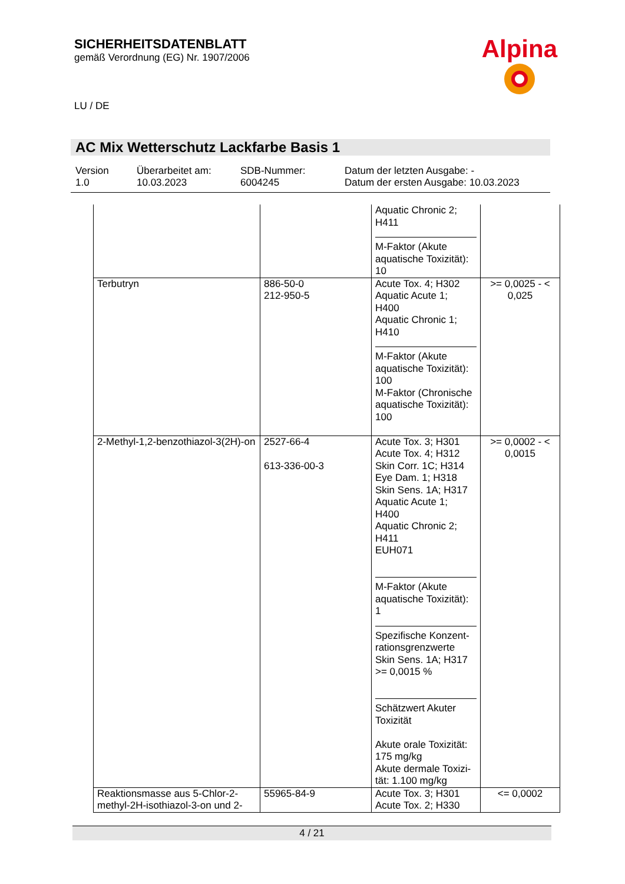SICHERHEITSDATENBLATT
gemäß Verordnung (EG) Nr. 1907/2006
Alpina
LU / DE
AC Mix Wetterschutz Lackfarbe Basis 1
Version
1.0
Überarbeitet am:
10.03.2023
SDB-Nummer:
6004245
Datum der letzten Ausgabe: -
Datum der ersten Ausgabe: 10.03.2023
| | | Aquatic Chronic 2; H411 M-Faktor (Akute aquatische Toxizität): 10 | |
| Terbutryn | 886-50-0 212-950-5 | Acute Tox. 4; H302 Aquatic Acute 1; H400 Aquatic Chronic 1; H410 M-Faktor (Akute aquatische Toxizität): 100 M-Faktor (Chronische aquatische Toxizität): 100 | >= 0,0025 - < 0,025 |
| 2-Methyl-1,2-benzothiazol-3(2H)-on | 2527-66-4 613-336-00-3 | Acute Tox. 3; H301 Acute Tox. 4; H312 Skin Corr. 1C; H314 Eye Dam. 1; H318 Skin Sens. 1A; H317 Aquatic Acute 1; H400 Aquatic Chronic 2; H411 EUH071 M-Faktor (Akute aquatische Toxizität): 1 Spezifische Konzent-rationsgrenzwerte Skin Sens. 1A; H317 >= 0,0015 % Schätzwert Akuter Toxizität Akute orale Toxizität: 175 mg/kg Akute dermale Toxizi-tät: 1.100 mg/kg | >= 0,0002 - < 0,0015 |
| Reaktionsmasse aus 5-Chlor-2-methyl-2H-isothiazol-3-on und 2- | 55965-84-9 | Acute Tox. 3; H301 Acute Tox. 2; H330 | <= 0,0002 |
4 / 21